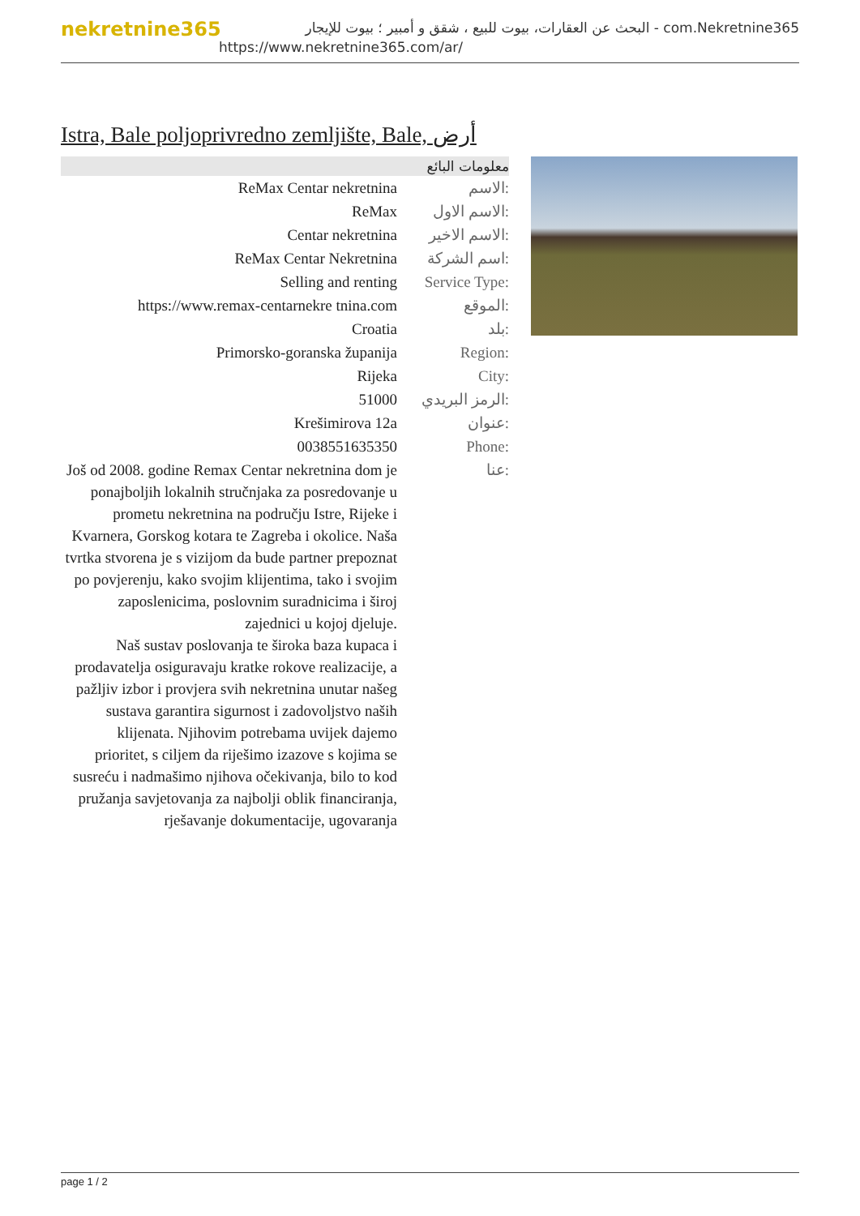nekretnine365
البحث عن العقارات، بيوت للبيع ، شقق و أمبير ؛ بيوت للإيجار - com.Nekretnine365
https://www.nekretnine365.com/ar/
Istra, Bale poljoprivredno zemljište, Bale, أرض
معلومات البائع
| ReMax Centar nekretnina | الاسم: |
| ReMax | الاسم الاول: |
| Centar nekretnina | الاسم الاخير: |
| ReMax Centar Nekretnina | اسم الشركة: |
| Selling and renting | Service Type: |
| https://www.remax-centarnekre tnina.com | الموقع: |
| Croatia | بلد: |
| Primorsko-goranska županija | Region: |
| Rijeka | City: |
| 51000 | الرمز البريدي: |
| Krešimirova 12a | عنوان: |
| 0038551635350 | Phone: |
| Još od 2008. godine Remax Centar nekretnina dom je ponajboljih lokalnih stručnjaka za posredovanje u prometu nekretnina na području Istre, Rijeke i Kvarnera, Gorskog kotara te Zagreba i okolice. Naša tvrtka stvorena je s vizijom da bude partner prepoznat po povjerenju, kako svojim klijentima, tako i svojim zaposlenicima, poslovnim suradnicima i široj zajednici u kojoj djeluje. Naš sustav poslovanja te široka baza kupaca i prodavatelja osiguravaju kratke rokove realizacije, a pažljiv izbor i provjera svih nekretnina unutar našeg sustava garantira sigurnost i zadovoljstvo naših klijenata. Njihovim potrebama uvijek dajemo prioritet, s ciljem da riješimo izazove s kojima se susreću i nadmašimo njihova očekivanja, bilo to kod pružanja savjetovanja za najbolji oblik financiranja, rješavanje dokumentacije, ugovaranja | عنا: |
page 1 / 2